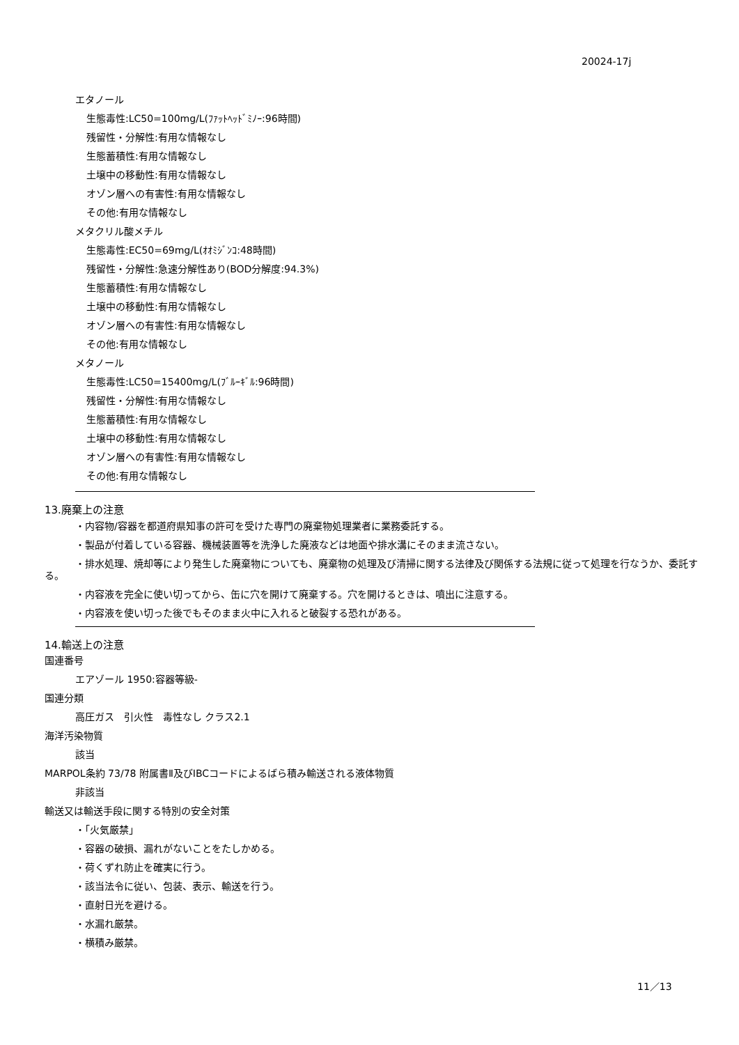20024-17j
エタノール
生態毒性:LC50=100mg/L(ﾌｧｯﾄﾍｯﾄﾞﾐﾉｰ:96時間)
残留性・分解性:有用な情報なし
生態蓄積性:有用な情報なし
土壌中の移動性:有用な情報なし
オゾン層への有害性:有用な情報なし
その他:有用な情報なし
メタクリル酸メチル
生態毒性:EC50=69mg/L(ｵｵﾐｼﾞﾝｺ:48時間)
残留性・分解性:急速分解性あり(BOD分解度:94.3%)
生態蓄積性:有用な情報なし
土壌中の移動性:有用な情報なし
オゾン層への有害性:有用な情報なし
その他:有用な情報なし
メタノール
生態毒性:LC50=15400mg/L(ﾌﾞﾙｰｷﾞﾙ:96時間)
残留性・分解性:有用な情報なし
生態蓄積性:有用な情報なし
土壌中の移動性:有用な情報なし
オゾン層への有害性:有用な情報なし
その他:有用な情報なし
13.廃棄上の注意
・内容物/容器を都道府県知事の許可を受けた専門の廃棄物処理業者に業務委託する。
・製品が付着している容器、機械装置等を洗浄した廃液などは地面や排水溝にそのまま流さない。
・排水処理、焼却等により発生した廃棄物についても、廃棄物の処理及び清掃に関する法律及び関係する法規に従って処理を行なうか、委託する。
・内容液を完全に使い切ってから、缶に穴を開けて廃棄する。穴を開けるときは、噴出に注意する。
・内容液を使い切った後でもそのまま火中に入れると破裂する恐れがある。
14.輸送上の注意
国連番号
エアゾール 1950:容器等級-
国連分類
高圧ガス　引火性　毒性なし クラス2.1
海洋汚染物質
該当
MARPOL条約 73/78 附属書Ⅱ及びIBCコードによるばら積み輸送される液体物質
非該当
輸送又は輸送手段に関する特別の安全対策
・「火気厳禁」
・容器の破損、漏れがないことをたしかめる。
・荷くずれ防止を確実に行う。
・該当法令に従い、包装、表示、輸送を行う。
・直射日光を避ける。
・水漏れ厳禁。
・横積み厳禁。
11／13